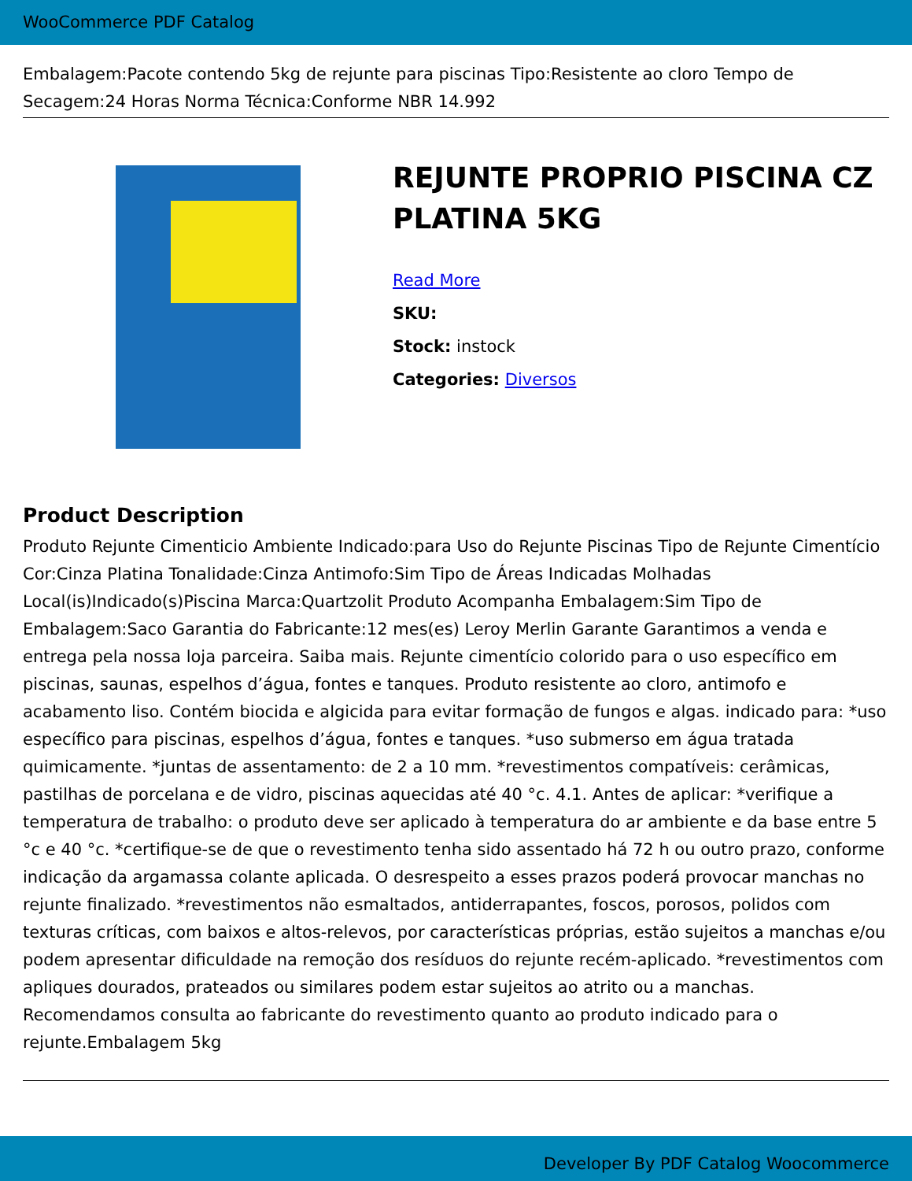WooCommerce PDF Catalog
Embalagem:Pacote contendo 5kg de rejunte para piscinas Tipo:Resistente ao cloro Tempo de Secagem:24 Horas Norma Técnica:Conforme NBR 14.992
REJUNTE PROPRIO PISCINA CZ PLATINA 5KG
Read More
SKU:
Stock: instock
Categories: Diversos
Product Description
Produto Rejunte Cimenticio Ambiente Indicado:para Uso do Rejunte Piscinas Tipo de Rejunte Cimentício Cor:Cinza Platina Tonalidade:Cinza Antimofo:Sim Tipo de Áreas Indicadas Molhadas Local(is)Indicado(s)Piscina Marca:Quartzolit Produto Acompanha Embalagem:Sim Tipo de Embalagem:Saco Garantia do Fabricante:12 mes(es) Leroy Merlin Garante Garantimos a venda e entrega pela nossa loja parceira. Saiba mais. Rejunte cimentício colorido para o uso específico em piscinas, saunas, espelhos d’água, fontes e tanques. Produto resistente ao cloro, antimofo e acabamento liso. Contém biocida e algicida para evitar formação de fungos e algas. indicado para: *uso específico para piscinas, espelhos d’água, fontes e tanques. *uso submerso em água tratada quimicamente. *juntas de assentamento: de 2 a 10 mm. *revestimentos compatíveis: cerâmicas, pastilhas de porcelana e de vidro, piscinas aquecidas até 40 °c. 4.1. Antes de aplicar: *verifique a temperatura de trabalho: o produto deve ser aplicado à temperatura do ar ambiente e da base entre 5 °c e 40 °c. *certifique-se de que o revestimento tenha sido assentado há 72 h ou outro prazo, conforme indicação da argamassa colante aplicada. O desrespeito a esses prazos poderá provocar manchas no rejunte finalizado. *revestimentos não esmaltados, antiderrapantes, foscos, porosos, polidos com texturas críticas, com baixos e altos-relevos, por características próprias, estão sujeitos a manchas e/ou podem apresentar dificuldade na remoção dos resíduos do rejunte recém-aplicado. *revestimentos com apliques dourados, prateados ou similares podem estar sujeitos ao atrito ou a manchas. Recomendamos consulta ao fabricante do revestimento quanto ao produto indicado para o rejunte.Embalagem 5kg
Developer By PDF Catalog Woocommerce